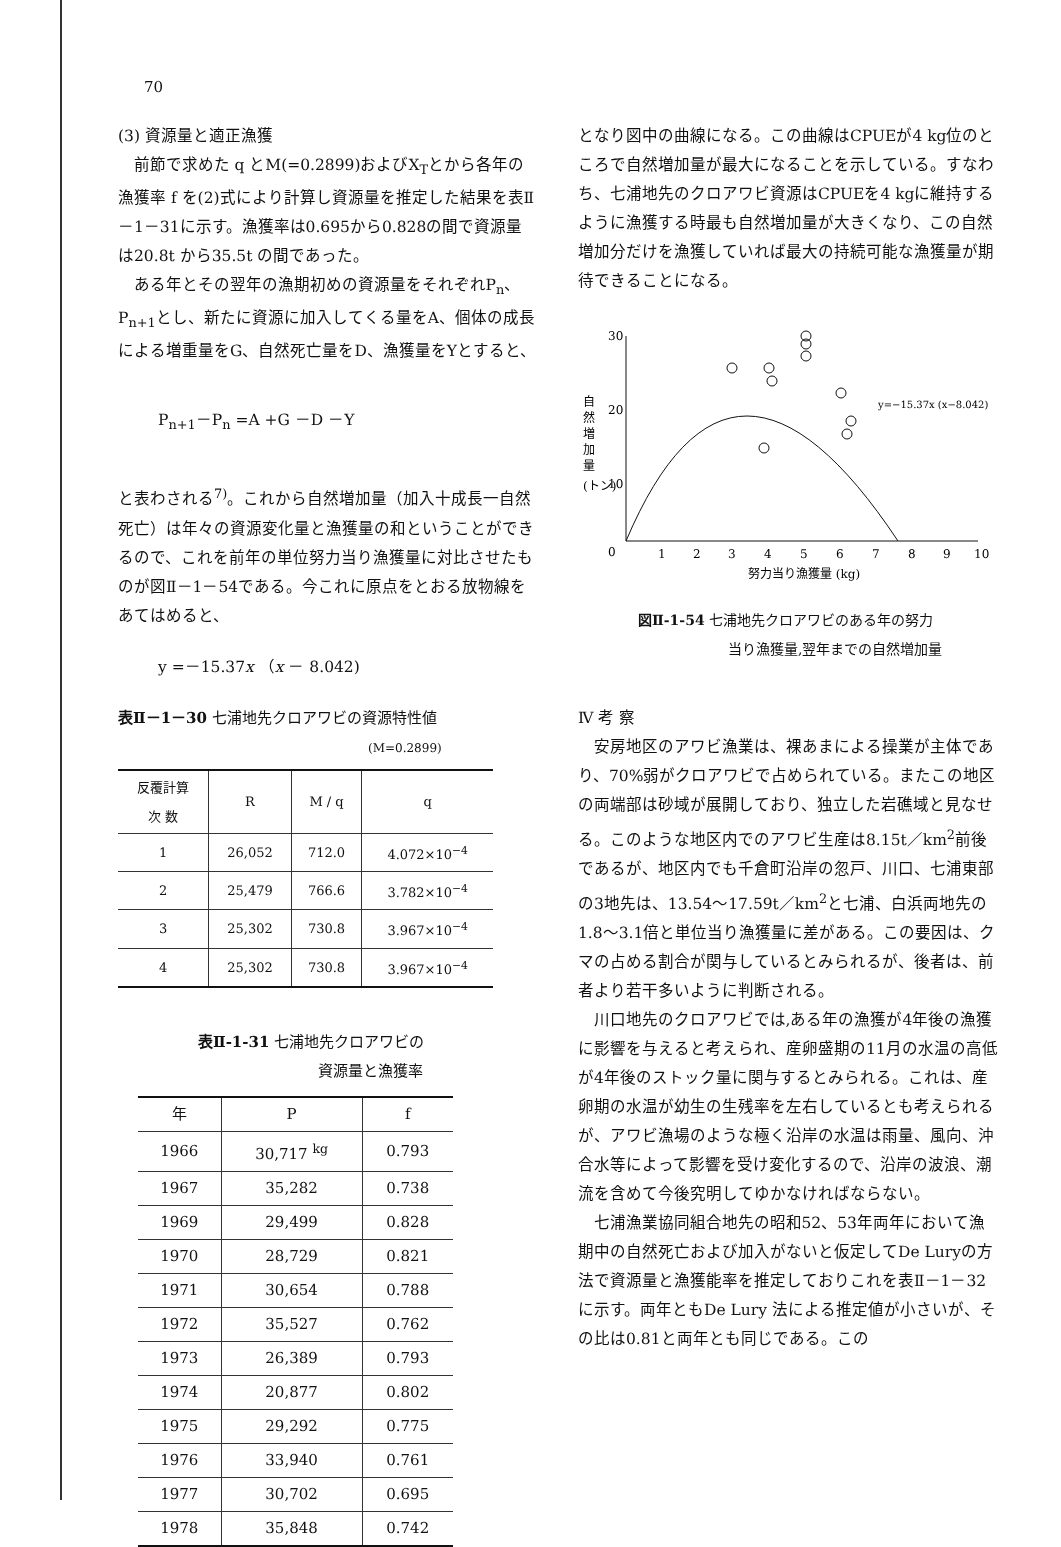70
(3) 資源量と適正漁獲
前節で求めた q とM(=0.2899)およびX<sub>T</sub>とから各年の漁獲率 f を(2)式により計算し資源量を推定した結果を表Ⅱ－1－31に示す。漁獲率は0.695から0.828の間で資源量は20.8t から35.5t の間であった。
ある年とその翌年の漁期初めの資源量をそれぞれP<sub>n</sub>、P<sub>n+1</sub>とし、新たに資源に加入してくる量をA、個体の成長による増重量をG、自然死亡量をD、漁獲量をYとすると、
P<sub>n+1</sub>－P<sub>n</sub> =A +G －D －Y
と表わされる<sup>7)</sup>。これから自然増加量（加入十成長一自然死亡）は年々の資源変化量と漁獲量の和ということができるので、これを前年の単位努力当り漁獲量に対比させたものが図Ⅱ－1－54である。今これに原点をとおる放物線をあてはめると、
y =－15.37x （x － 8.042)
表Ⅱ－1－30 七浦地先クロアワビの資源特性値
(M=0.2899)
| 反覆計算 次 数 | R | M / q | q |
| --- | --- | --- | --- |
| 1 | 26,052 | 712.0 | 4.072×10<sup>−4</sup> |
| 2 | 25,479 | 766.6 | 3.782×10<sup>−4</sup> |
| 3 | 25,302 | 730.8 | 3.967×10<sup>−4</sup> |
| 4 | 25,302 | 730.8 | 3.967×10<sup>−4</sup> |
表Ⅱ-1-31 七浦地先クロアワビの
資源量と漁獲率
| 年 | P | f |
| --- | --- | --- |
| 1966 | 30,717 <sup>kg</sup> | 0.793 |
| 1967 | 35,282 | 0.738 |
| 1969 | 29,499 | 0.828 |
| 1970 | 28,729 | 0.821 |
| 1971 | 30,654 | 0.788 |
| 1972 | 35,527 | 0.762 |
| 1973 | 26,389 | 0.793 |
| 1974 | 20,877 | 0.802 |
| 1975 | 29,292 | 0.775 |
| 1976 | 33,940 | 0.761 |
| 1977 | 30,702 | 0.695 |
| 1978 | 35,848 | 0.742 |
となり図中の曲線になる。この曲線はCPUEが4 kg位のところで自然増加量が最大になることを示している。すなわち、七浦地先のクロアワビ資源はCPUEを4 kgに維持するように漁獲する時最も自然増加量が大きくなり、この自然増加分だけを漁獲していれば最大の持続可能な漁獲量が期待できることになる。
自
然
増
加
量
(トン)
30
20
10
0
y=−15.37x (x−8.042)
1
2
3
4
5
6
7
8
9
10
努力当り漁獲量 (kg)
図Ⅱ-1-54 七浦地先クロアワビのある年の努力
当り漁獲量,翌年までの自然増加量
Ⅳ 考 察
安房地区のアワビ漁業は、裸あまによる操業が主体であり、70%弱がクロアワビで占められている。またこの地区の両端部は砂域が展開しており、独立した岩礁域と見なせる。このような地区内でのアワビ生産は8.15t／km<sup>2</sup>前後であるが、地区内でも千倉町沿岸の忽戸、川口、七浦東部の3地先は、13.54〜17.59t／km<sup>2</sup>と七浦、白浜両地先の1.8〜3.1倍と単位当り漁獲量に差がある。この要因は、クマの占める割合が関与しているとみられるが、後者は、前者より若干多いように判断される。
川口地先のクロアワビでは,ある年の漁獲が4年後の漁獲に影響を与えると考えられ、産卵盛期の11月の水温の高低が4年後のストック量に関与するとみられる。これは、産卵期の水温が幼生の生残率を左右しているとも考えられるが、アワビ漁場のような極く沿岸の水温は雨量、風向、沖合水等によって影響を受け変化するので、沿岸の波浪、潮流を含めて今後究明してゆかなければならない。
七浦漁業協同組合地先の昭和52、53年両年において漁期中の自然死亡および加入がないと仮定してDe Luryの方法で資源量と漁獲能率を推定しておりこれを表Ⅱ－1－32に示す。両年ともDe Lury 法による推定値が小さいが、その比は0.81と両年とも同じである。この